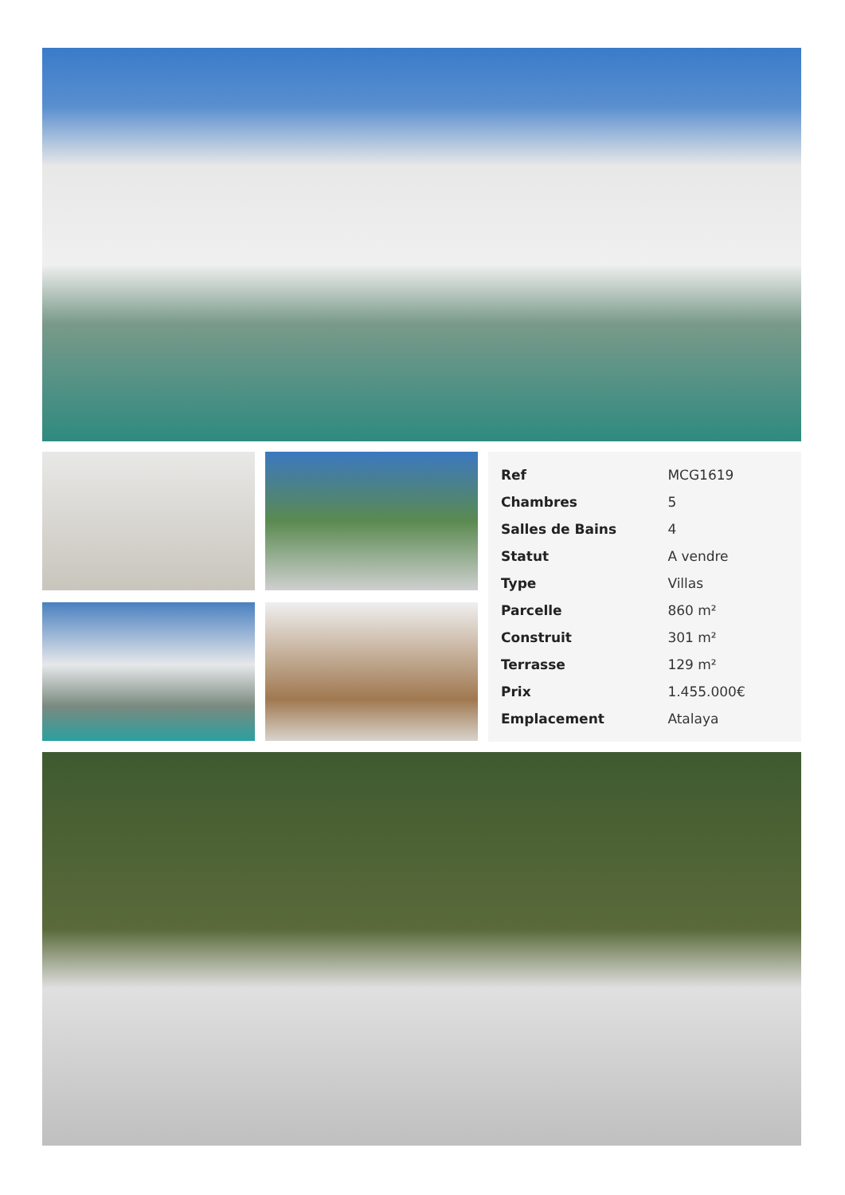| Ref | MCG1619 |
| Chambres | 5 |
| Salles de Bains | 4 |
| Statut | A vendre |
| Type | Villas |
| Parcelle | 860 m² |
| Construit | 301 m² |
| Terrasse | 129 m² |
| Prix | 1.455.000€ |
| Emplacement | Atalaya |